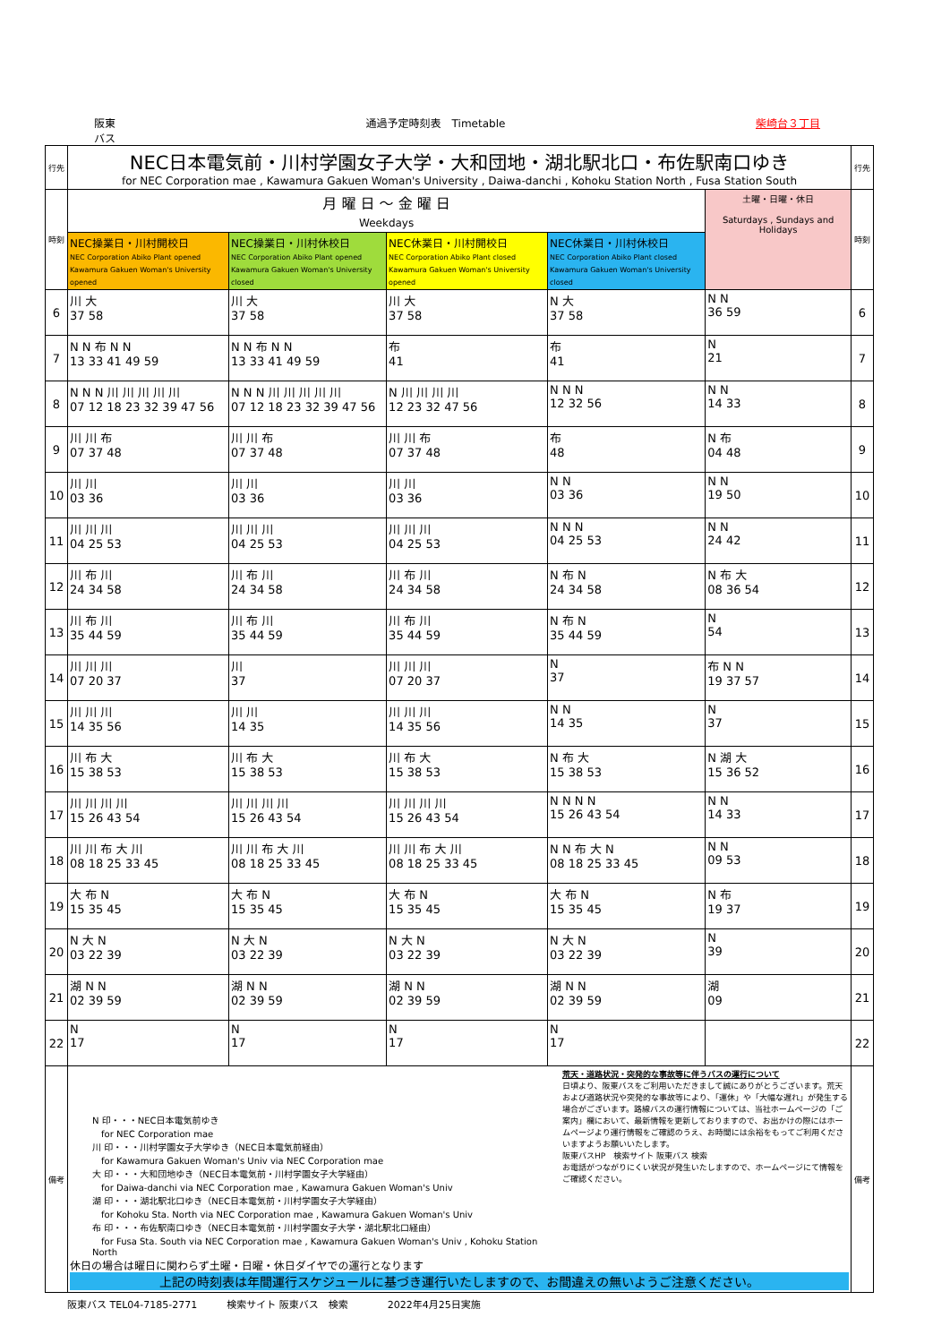阪東
バス 通過予定時刻表　Timetable 柴崎台３丁目
| 行先 | NEC日本電気前・川村学園女子大学・大和団地・湖北駅北口・布佐駅南口ゆき for NEC Corporation mae , Kawamura Gakuen Woman's University , Daiwa-danchi , Kohoku Station North , Fusa Station South | | | | | 行先 |
| 時刻 | 月 曜 日 ～ 金 曜 日 Weekdays | | | | 土曜・日曜・休日 Saturdays , Sundays and Holidays | 時刻 |
| | NEC操業日・川村開校日 NEC Corporation Abiko Plant opened Kawamura Gakuen Woman's University opened | NEC操業日・川村休校日 NEC Corporation Abiko Plant opened Kawamura Gakuen Woman's University closed | NEC休業日・川村開校日 NEC Corporation Abiko Plant closed Kawamura Gakuen Woman's University opened | NEC休業日・川村休校日 NEC Corporation Abiko Plant closed Kawamura Gakuen Woman's University closed | | |
| 6 | 川 大 37 58 | 川 大 37 58 | 川 大 37 58 | N 大 37 58 | N N 36 59 | 6 |
| 7 | N N 布 N N 13 33 41 49 59 | N N 布 N N 13 33 41 49 59 | 布 41 | 布 41 | N 21 | 7 |
| 8 | N N N 川 川 川 川 川 07 12 18 23 32 39 47 56 | N N N 川 川 川 川 川 07 12 18 23 32 39 47 56 | N 川 川 川 川 12 23 32 47 56 | N N N 12 32 56 | N N 14 33 | 8 |
| 9 | 川 川 布 07 37 48 | 川 川 布 07 37 48 | 川 川 布 07 37 48 | 布 48 | N 布 04 48 | 9 |
| 10 | 川 川 03 36 | 川 川 03 36 | 川 川 03 36 | N N 03 36 | N N 19 50 | 10 |
| 11 | 川 川 川 04 25 53 | 川 川 川 04 25 53 | 川 川 川 04 25 53 | N N N 04 25 53 | N N 24 42 | 11 |
| 12 | 川 布 川 24 34 58 | 川 布 川 24 34 58 | 川 布 川 24 34 58 | N 布 N 24 34 58 | N 布 大 08 36 54 | 12 |
| 13 | 川 布 川 35 44 59 | 川 布 川 35 44 59 | 川 布 川 35 44 59 | N 布 N 35 44 59 | N 54 | 13 |
| 14 | 川 川 川 07 20 37 | 川 37 | 川 川 川 07 20 37 | N 37 | 布 N N 19 37 57 | 14 |
| 15 | 川 川 川 14 35 56 | 川 川 14 35 | 川 川 川 14 35 56 | N N 14 35 | N 37 | 15 |
| 16 | 川 布 大 15 38 53 | 川 布 大 15 38 53 | 川 布 大 15 38 53 | N 布 大 15 38 53 | N 湖 大 15 36 52 | 16 |
| 17 | 川 川 川 川 15 26 43 54 | 川 川 川 川 15 26 43 54 | 川 川 川 川 15 26 43 54 | N N N N 15 26 43 54 | N N 14 33 | 17 |
| 18 | 川 川 布 大 川 08 18 25 33 45 | 川 川 布 大 川 08 18 25 33 45 | 川 川 布 大 川 08 18 25 33 45 | N N 布 大 N 08 18 25 33 45 | N N 09 53 | 18 |
| 19 | 大 布 N 15 35 45 | 大 布 N 15 35 45 | 大 布 N 15 35 45 | 大 布 N 15 35 45 | N 布 19 37 | 19 |
| 20 | N 大 N 03 22 39 | N 大 N 03 22 39 | N 大 N 03 22 39 | N 大 N 03 22 39 | N 39 | 20 |
| 21 | 湖 N N 02 39 59 | 湖 N N 02 39 59 | 湖 N N 02 39 59 | 湖 N N 02 39 59 | 湖 09 | 21 |
| 22 | N 17 | N 17 | N 17 | N 17 | | 22 |
| 備考 | N 印・・・NEC日本電気前ゆき for NEC Corporation mae 川 印・・・川村学園女子大学ゆき（NEC日本電気前経由） for Kawamura Gakuen Woman's Univ via NEC Corporation mae 大 印・・・大和団地ゆき（NEC日本電気前・川村学園女子大学経由） for Daiwa-danchi via NEC Corporation mae , Kawamura Gakuen Woman's Univ 湖 印・・・湖北駅北口ゆき（NEC日本電気前・川村学園女子大学経由） for Kohoku Sta. North via NEC Corporation mae , Kawamura Gakuen Woman's Univ 布 印・・・布佐駅南口ゆき（NEC日本電気前・川村学園女子大学・湖北駅北口経由） for Fusa Sta. South via NEC Corporation mae , Kawamura Gakuen Woman's Univ , Kohoku Station North 荒天・道路状況・突発的な事故等に伴うバスの運行について 日頃より、阪東バスをご利用いただきまして誠にありがとうございます。荒天および道路状況や突発的な事故等により、「運休」や「大幅な遅れ」が発生する場合がございます。路線バスの運行情報については、当社ホームページの「ご案内」欄において、最新情報を更新しておりますので、お出かけの際にはホームページより運行情報をご確認のうえ、お時間には余裕をもってご利用くださいますようお願いいたします。 阪東バスHP 検索サイト 阪東バス 検索 お電話がつながりにくい状況が発生いたしますので、ホームページにて情報をご確認ください。 休日の場合は曜日に関わらず土曜・日曜・休日ダイヤでの運行となります 上記の時刻表は年間運行スケジュールに基づき運行いたしますので、お間違えの無いようご注意ください。 | | | | | 備考 |
阪東バス TEL04-7185-2771　　　検索サイト 阪東バス　検索　　　　2022年4月25日実施